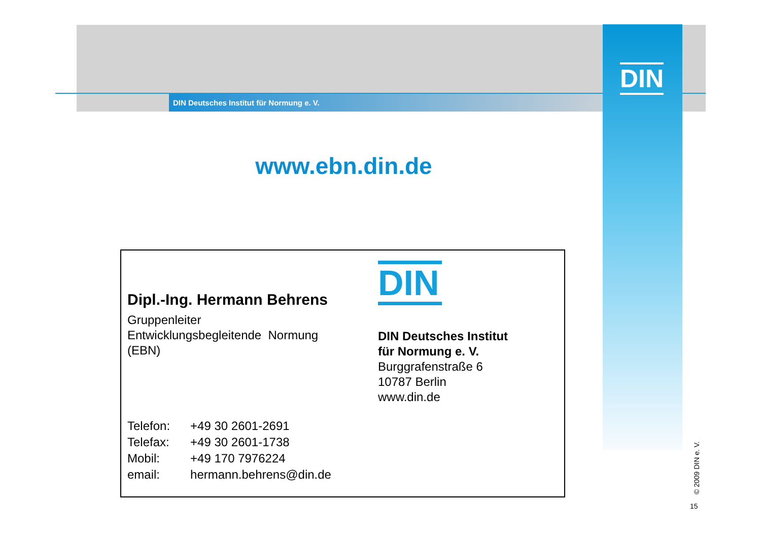DIN Deutsches Institut für Normung e. V.
DIN
www.ebn.din.de
Dipl.-Ing. Hermann Behrens
Gruppenleiter
Entwicklungsbegleitende Normung
(EBN)
DIN
DIN Deutsches Institut
für Normung e. V.
Burggrafenstraße 6
10787 Berlin
www.din.de
| Telefon: | +49 30 2601-2691 |
| Telefax: | +49 30 2601-1738 |
| Mobil: | +49 170 7976224 |
| email: | hermann.behrens@din.de |
© 2009 DIN e. V.
15